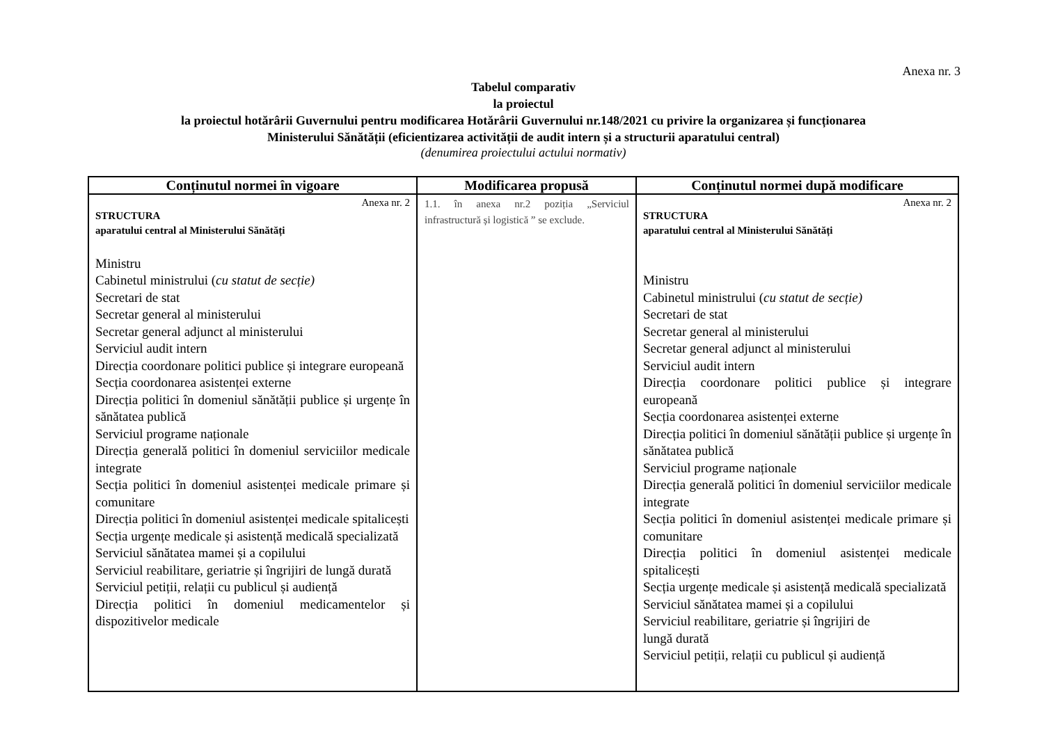Anexa nr. 3
Tabelul comparativ
la proiectul
la proiectul hotărârii Guvernului pentru modificarea Hotărârii Guvernului nr.148/2021 cu privire la organizarea și funcționarea
Ministerului Sănătății (eficientizarea activității de audit intern și a structurii aparatului central)
(denumirea proiectului actului normativ)
| Conținutul normei în vigoare | Modificarea propusă | Conținutul normei după modificare |
| --- | --- | --- |
| Anexa nr. 2 STRUCTURA aparatului central al Ministerului Sănătăți Ministru Cabinetul ministrului ( cu statut de secție) Secretari de stat Secretar general al ministerului Secretar general adjunct al ministerului Serviciul audit intern Direcția coordonare politici publice și integrare europeană Secția coordonarea asistenței externe Direcția politici în domeniul sănătății publice și urgențe în sănătatea publică Serviciul programe naționale Direcția generală politici în domeniul serviciilor medicale integrate Secția politici în domeniul asistenței medicale primare și comunitare Direcția politici în domeniul asistenței medicale spitalicești Secția urgențe medicale și asistență medicală specializată Serviciul sănătatea mamei și a copilului Serviciul reabilitare, geriatrie și îngrijiri de lungă durată Serviciul petiții, relații cu publicul și audiență Direcția politici în domeniul medicamentelor și dispozitivelor medicale | 1.1. în anexa nr.2 poziția „Serviciul infrastructură și logistică ” se exclude. | Anexa nr. 2 STRUCTURA aparatului central al Ministerului Sănătăți Ministru Cabinetul ministrului ( cu statut de secție) Secretari de stat Secretar general al ministerului Secretar general adjunct al ministerului Serviciul audit intern Direcția coordonare politici publice și integrare europeană Secția coordonarea asistenței externe Direcția politici în domeniul sănătății publice și urgențe în sănătatea publică Serviciul programe naționale Direcția generală politici în domeniul serviciilor medicale integrate Secția politici în domeniul asistenței medicale primare și comunitare Direcția politici în domeniul asistenței medicale spitalicești Secția urgențe medicale și asistență medicală specializată Serviciul sănătatea mamei și a copilului Serviciul reabilitare, geriatrie și îngrijiri de lungă durată Serviciul petiții, relații cu publicul și audiență |